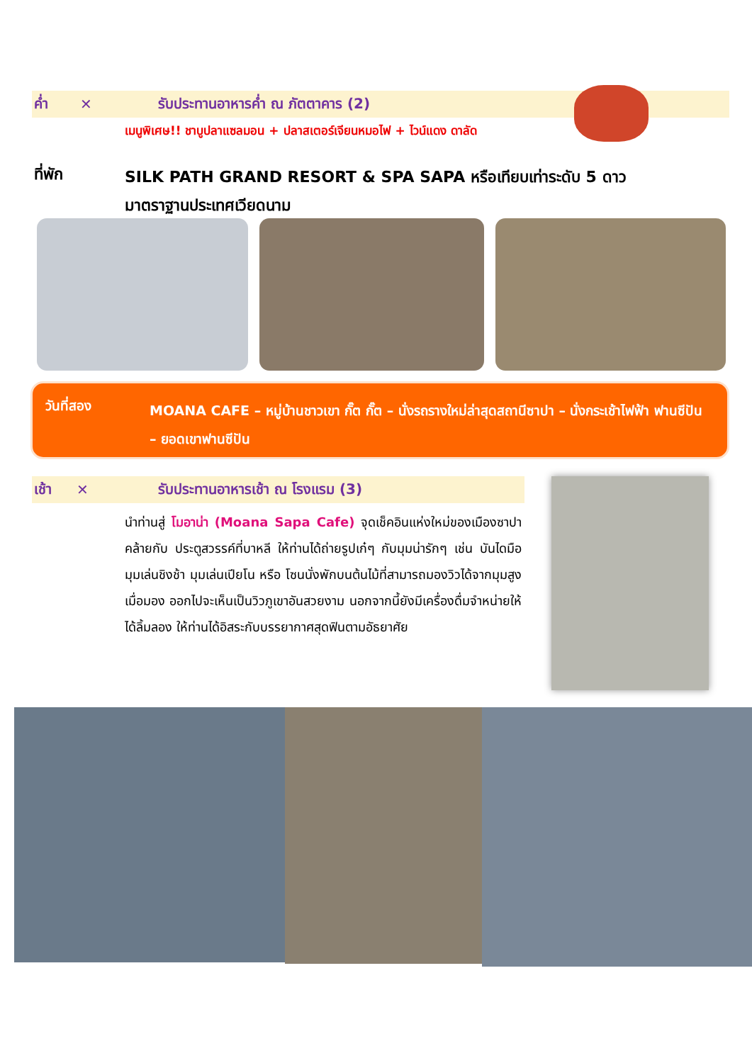ค่ำ ✕ รับประทานอาหารค่ำ ณ ภัตตาคาร (2)
เมนูพิเศษ!! ชาบูปลาแซลมอน + ปลาสเตอร์เจียนหมอไฟ + ไวน์แดง ดาลัด
ที่พัก SILK PATH GRAND RESORT & SPA SAPA หรือเทียบเท่าระดับ 5 ดาว มาตราฐานประเทศเวียดนาม
วันที่สอง MOANA CAFE – หมู่บ้านชาวเขา กั๊ต กั๊ต – นั่งรถรางใหม่ล่าสุดสถานีซาปา – นั่งกระเช้าไฟฟ้า ฟานซีปัน – ยอดเขาฟานซีปัน
เช้า ✕ รับประทานอาหารเช้า ณ โรงแรม (3)
นำท่านสู่ โมอาน่า (Moana Sapa Cafe) จุดเช็คอินแห่งใหม่ของเมืองซาปา คล้ายกับ ประตูสวรรค์ที่บาหลี ให้ท่านได้ถ่ายรูปเก๋ๆ กับมุมน่ารักๆ เช่น บันไดมือ มุมเล่นชิงช้า มุมเล่นเปียโน หรือ โซนนั่งพักบนต้นไม้ที่สามารถมองวิวได้จากมุมสูง เมื่อมอง ออกไปจะเห็นเป็นวิวภูเขาอันสวยงาม นอกจากนี้ยังมีเครื่องดื่มจำหน่ายให้ได้ลิ้มลอง ให้ท่านได้อิสระกับบรรยากาศสุดฟินตามอัธยาศัย